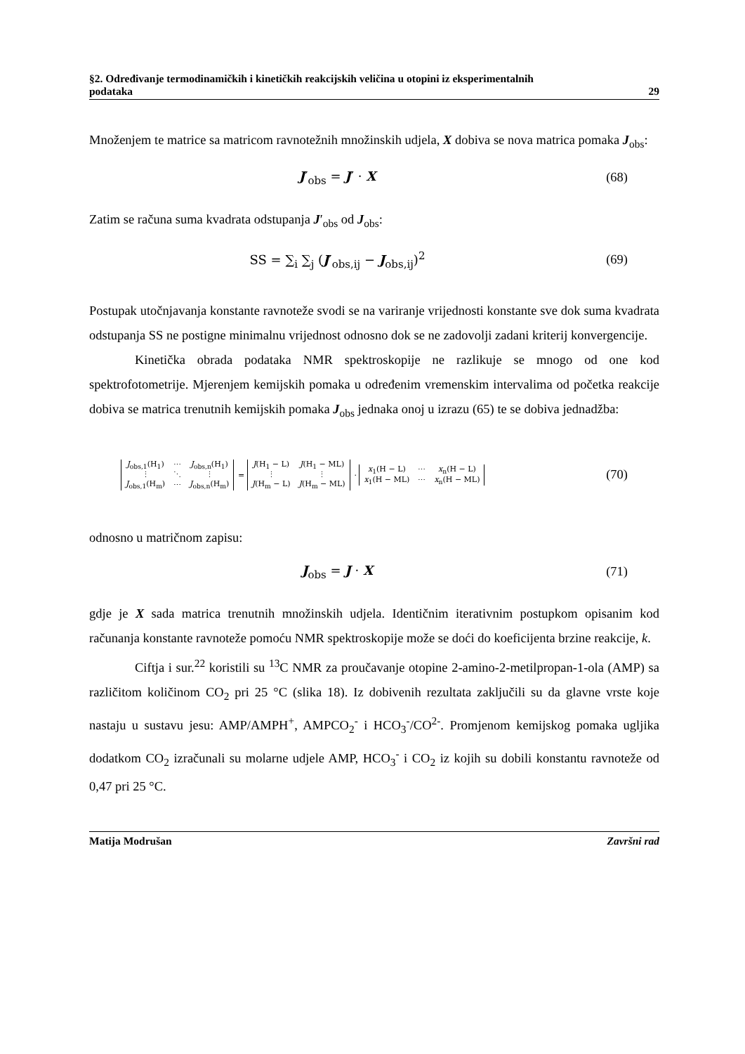§2. Određivanje termodinamičkih i kinetičkih reakcijskih veličina u otopini iz eksperimentalnih
podataka 29
Množenjem te matrice sa matricom ravnotežnih množinskih udjela, X dobiva se nova matrica pomaka J<sub>obs</sub>:
J′<sub>obs</sub> = J′ · X (68)
Zatim se računa suma kvadrata odstupanja J′<sub>obs</sub> od J<sub>obs</sub>:
SS = ∑<sub>i</sub> ∑<sub>j</sub> (J′<sub>obs,ij</sub> − J<sub>obs,ij</sub>)<sup>2</sup>
(69)
Postupak utočnjavanja konstante ravnoteže svodi se na variranje vrijednosti konstante sve dok suma kvadrata odstupanja SS ne postigne minimalnu vrijednost odnosno dok se ne zadovolji zadani kriterij konvergencije.
Kinetička obrada podataka NMR spektroskopije ne razlikuje se mnogo od one kod spektrofotometrije. Mjerenjem kemijskih pomaka u određenim vremenskim intervalima od početka reakcije dobiva se matrica trenutnih kemijskih pomaka J<sub>obs</sub> jednaka onoj u izrazu (65) te se dobiva jednadžba:
| J<sub>obs,1</sub>(H<sub>1</sub>) | ⋯ | J<sub>obs,n</sub>(H<sub>1</sub>) |
| ⋮ | ⋱ | ⋮ |
| J<sub>obs,1</sub>(H<sub>m</sub>) | ⋯ | J<sub>obs,n</sub>(H<sub>m</sub>) |
=
| J (H<sub>1</sub> − L) | J (H<sub>1</sub> − ML) |
| ⋮ | ⋮ |
| J (H<sub>m</sub> − L) | J (H<sub>m</sub> − ML) |
·
| x<sub>1</sub>(H − L) | ⋯ | x<sub>n</sub>(H − L) |
| x<sub>1</sub>(H − ML) | ⋯ | x<sub>n</sub>(H − ML) |
(70)
odnosno u matričnom zapisu:
J<sub>obs</sub> = J · X (71)
gdje je X sada matrica trenutnih množinskih udjela. Identičnim iterativnim postupkom opisanim kod računanja konstante ravnoteže pomoću NMR spektroskopije može se doći do koeficijenta brzine reakcije, k.
Ciftja i sur.<sup>22</sup> koristili su <sup>13</sup>C NMR za proučavanje otopine 2-amino-2-metilpropan-1-ola (AMP) sa različitom količinom CO<sub>2</sub> pri 25 °C (slika 18). Iz dobivenih rezultata zaključili su da glavne vrste koje nastaju u sustavu jesu: AMP/AMPH<sup>+</sup>, AMPCO<sub>2</sub><sup>-</sup> i HCO<sub>3</sub><sup>-</sup>/CO<sup>2-</sup>. Promjenom kemijskog pomaka ugljika dodatkom CO<sub>2</sub> izračunali su molarne udjele AMP, HCO<sub>3</sub><sup>-</sup> i CO<sub>2</sub> iz kojih su dobili konstantu ravnoteže od 0,47 pri 25 °C.
Matija Modrušan Završni rad